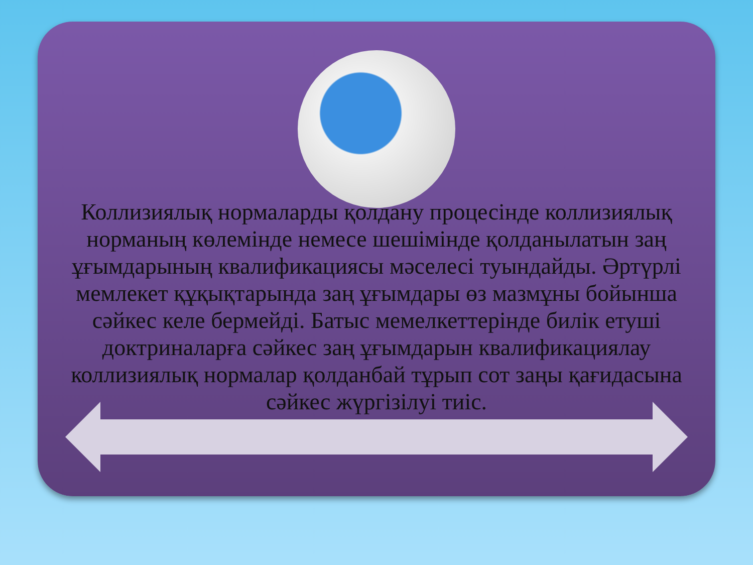Коллизиялық нормаларды қолдану процесінде коллизиялық норманың көлемінде немесе шешімінде қолданылатын заң ұғымдарының квалификациясы мәселесі туындайды. Әртүрлі мемлекет құқықтарында заң ұғымдары өз мазмұны бойынша сәйкес келе бермейді. Батыс мемелкеттерінде билік етуші доктриналарға сәйкес заң ұғымдарын квалификациялау коллизиялық нормалар қолданбай тұрып сот заңы қағидасына сәйкес жүргізілуі тиіс.